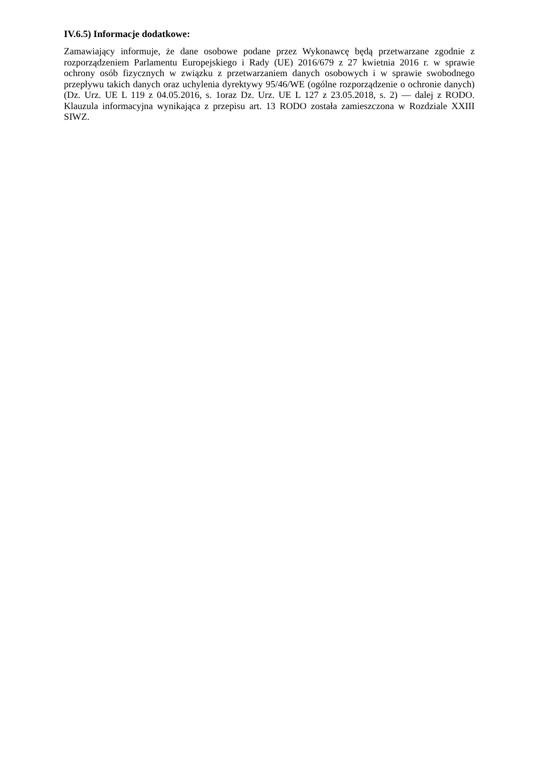IV.6.5) Informacje dodatkowe:
Zamawiający informuje, że dane osobowe podane przez Wykonawcę będą przetwarzane zgodnie z rozporządzeniem Parlamentu Europejskiego i Rady (UE) 2016/679 z 27 kwietnia 2016 r. w sprawie ochrony osób fizycznych w związku z przetwarzaniem danych osobowych i w sprawie swobodnego przepływu takich danych oraz uchylenia dyrektywy 95/46/WE (ogólne rozporządzenie o ochronie danych) (Dz. Urz. UE L 119 z 04.05.2016, s. 1oraz Dz. Urz. UE L 127 z 23.05.2018, s. 2) — dalej z RODO. Klauzula informacyjna wynikająca z przepisu art. 13 RODO została zamieszczona w Rozdziale XXIII SIWZ.